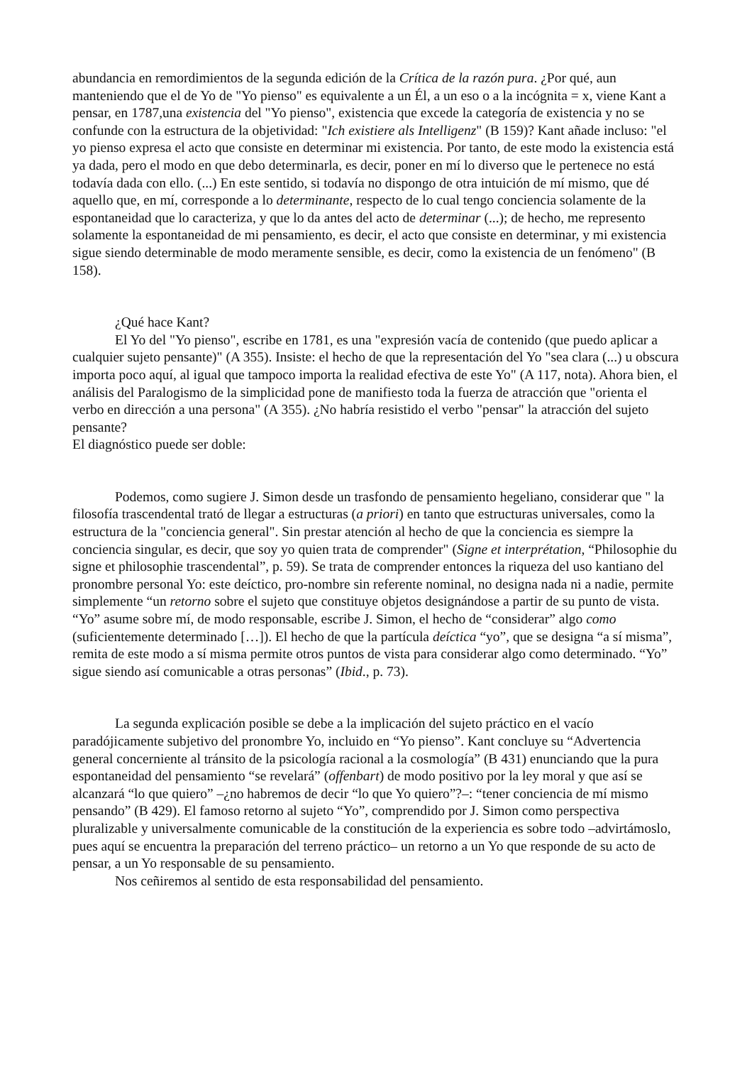abundancia en remordimientos de la segunda edición de la Crítica de la razón pura. ¿Por qué, aun manteniendo que el de Yo de "Yo pienso" es equivalente a un Él, a un eso o a la incógnita = x, viene Kant a pensar, en 1787,una existencia del "Yo pienso", existencia que excede la categoría de existencia y no se confunde con la estructura de la objetividad: "Ich existiere als Intelligenz" (B 159)? Kant añade incluso: "el yo pienso expresa el acto que consiste en determinar mi existencia. Por tanto, de este modo la existencia está ya dada, pero el modo en que debo determinarla, es decir, poner en mí lo diverso que le pertenece no está todavía dada con ello. (...) En este sentido, si todavía no dispongo de otra intuición de mí mismo, que dé aquello que, en mí, corresponde a lo determinante, respecto de lo cual tengo conciencia solamente de la espontaneidad que lo caracteriza, y que lo da antes del acto de determinar (...); de hecho, me represento solamente la espontaneidad de mi pensamiento, es decir, el acto que consiste en determinar, y mi existencia sigue siendo determinable de modo meramente sensible, es decir, como la existencia de un fenómeno" (B 158).
¿Qué hace Kant?
El Yo del "Yo pienso", escribe en 1781, es una "expresión vacía de contenido (que puedo aplicar a cualquier sujeto pensante)" (A 355). Insiste: el hecho de que la representación del Yo "sea clara (...) u obscura importa poco aquí, al igual que tampoco importa la realidad efectiva de este Yo" (A 117, nota). Ahora bien, el análisis del Paralogismo de la simplicidad pone de manifiesto toda la fuerza de atracción que "orienta el verbo en dirección a una persona" (A 355). ¿No habría resistido el verbo "pensar" la atracción del sujeto pensante?
El diagnóstico puede ser doble:
Podemos, como sugiere J. Simon desde un trasfondo de pensamiento hegeliano, considerar que " la filosofía trascendental trató de llegar a estructuras (a priori) en tanto que estructuras universales, como la estructura de la "conciencia general". Sin prestar atención al hecho de que la conciencia es siempre la conciencia singular, es decir, que soy yo quien trata de comprender" (Signe et interprétation, “Philosophie du signe et philosophie trascendental”, p. 59). Se trata de comprender entonces la riqueza del uso kantiano del pronombre personal Yo: este deíctico, pro-nombre sin referente nominal, no designa nada ni a nadie, permite simplemente “un retorno sobre el sujeto que constituye objetos designándose a partir de su punto de vista. “Yo” asume sobre mí, de modo responsable, escribe J. Simon, el hecho de “considerar” algo como (suficientemente determinado […]). El hecho de que la partícula deíctica “yo”, que se designa “a sí misma”, remita de este modo a sí misma permite otros puntos de vista para considerar algo como determinado. “Yo” sigue siendo así comunicable a otras personas” (Ibid., p. 73).
La segunda explicación posible se debe a la implicación del sujeto práctico en el vacío paradójicamente subjetivo del pronombre Yo, incluido en “Yo pienso”. Kant concluye su “Advertencia general concerniente al tránsito de la psicología racional a la cosmología” (B 431) enunciando que la pura espontaneidad del pensamiento “se revelará” (offenbart) de modo positivo por la ley moral y que así se alcanzará “lo que quiero” –¿no habremos de decir “lo que Yo quiero”?–: “tener conciencia de mí mismo pensando” (B 429). El famoso retorno al sujeto “Yo”, comprendido por J. Simon como perspectiva pluralizable y universalmente comunicable de la constitución de la experiencia es sobre todo –advirtámoslo, pues aquí se encuentra la preparación del terreno práctico– un retorno a un Yo que responde de su acto de pensar, a un Yo responsable de su pensamiento.
Nos ceñiremos al sentido de esta responsabilidad del pensamiento.